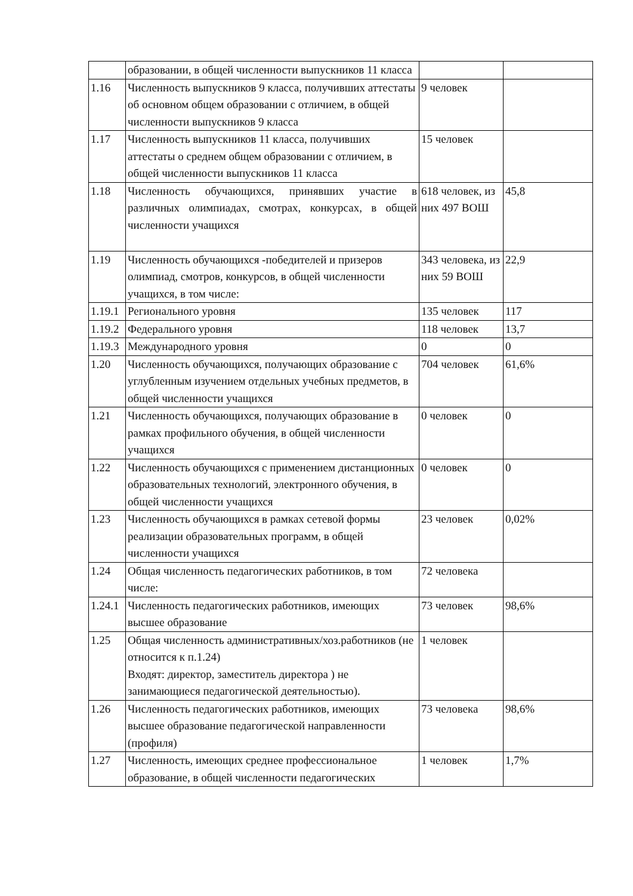| | образовании, в общей численности выпускников 11 класса | | |
| 1.16 | Численность выпускников 9 класса, получивших аттестаты об основном общем образовании с отличием, в общей численности выпускников 9 класса | 9 человек | |
| 1.17 | Численность выпускников 11 класса, получивших аттестаты о среднем общем образовании с отличием, в общей численности выпускников 11 класса | 15 человек | |
| 1.18 | Численность обучающихся, принявших участие в различных олимпиадах, смотрах, конкурсах, в общей численности учащихся | 618 человек, из них 497 ВОШ | 45,8 |
| 1.19 | Численность обучающихся -победителей и призеров олимпиад, смотров, конкурсов, в общей численности учащихся, в том числе: | 343 человека, из них 59 ВОШ | 22,9 |
| 1.19.1 | Регионального уровня | 135 человек | 117 |
| 1.19.2 | Федерального уровня | 118 человек | 13,7 |
| 1.19.3 | Международного уровня | 0 | 0 |
| 1.20 | Численность обучающихся, получающих образование с углубленным изучением отдельных учебных предметов, в общей численности учащихся | 704 человек | 61,6% |
| 1.21 | Численность обучающихся, получающих образование в рамках профильного обучения, в общей численности учащихся | 0 человек | 0 |
| 1.22 | Численность обучающихся с применением дистанционных образовательных технологий, электронного обучения, в общей численности учащихся | 0 человек | 0 |
| 1.23 | Численность обучающихся в рамках сетевой формы реализации образовательных программ, в общей численности учащихся | 23 человек | 0,02% |
| 1.24 | Общая численность педагогических работников, в том числе: | 72 человека | |
| 1.24.1 | Численность педагогических работников, имеющих высшее образование | 73 человек | 98,6% |
| 1.25 | Общая численность административных/хоз.работников (не относится к п.1.24) Входят: директор, заместитель директора ) не занимающиеся педагогической деятельностью). | 1 человек | |
| 1.26 | Численность педагогических работников, имеющих высшее образование педагогической направленности (профиля) | 73 человека | 98,6% |
| 1.27 | Численность, имеющих среднее профессиональное образование, в общей численности педагогических | 1 человек | 1,7% |